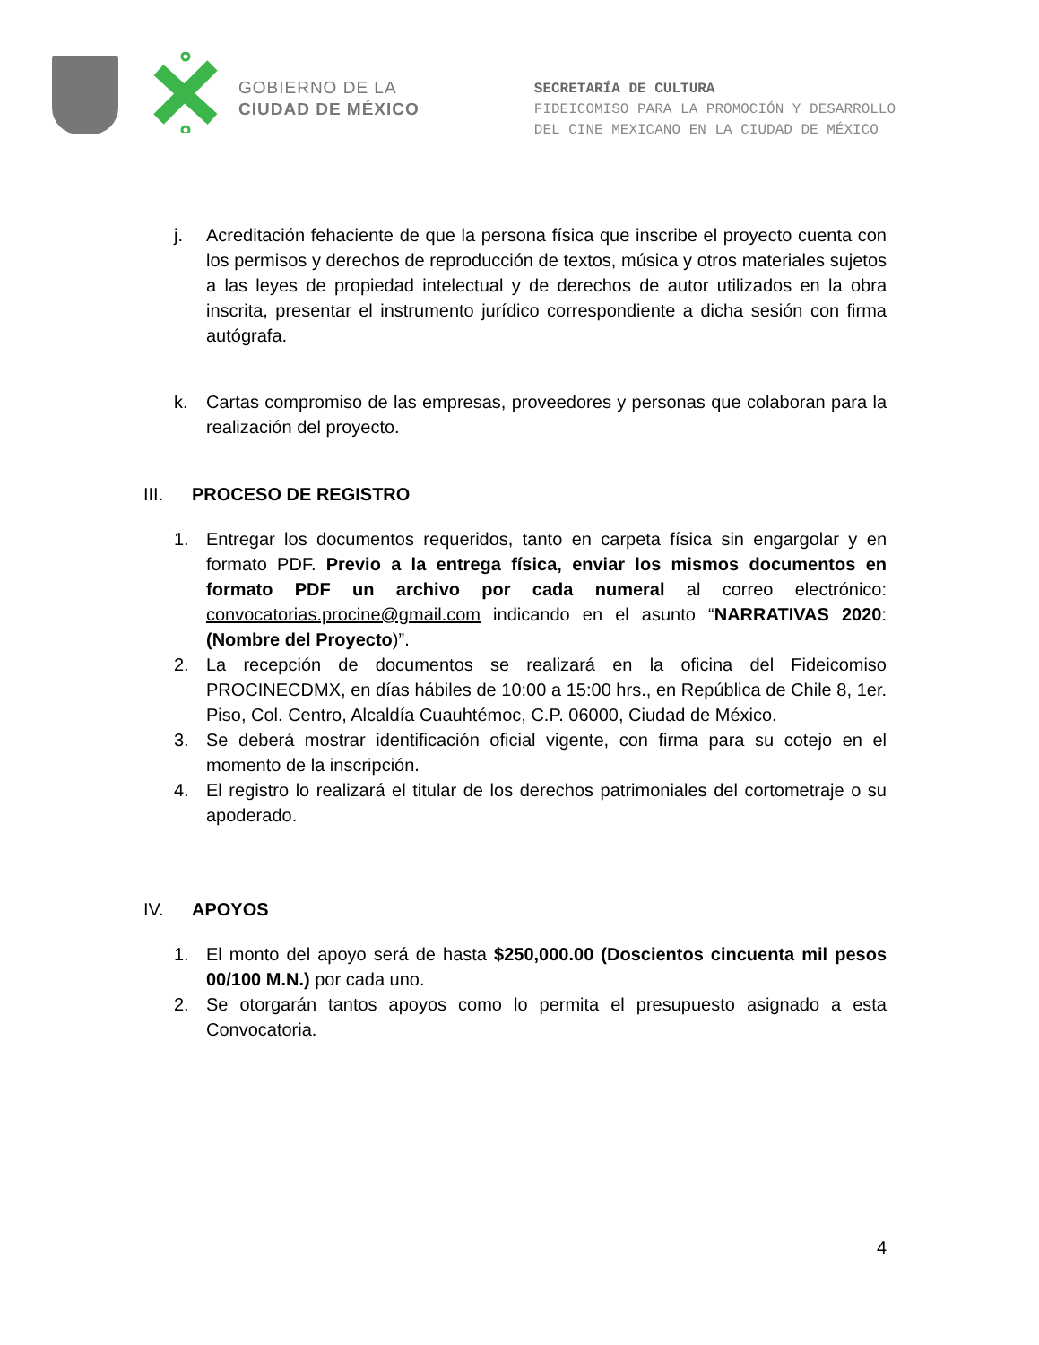GOBIERNO DE LA
CIUDAD DE MÉXICO
SECRETARÍA DE CULTURA
FIDEICOMISO PARA LA PROMOCIÓN Y DESARROLLO
DEL CINE MEXICANO EN LA CIUDAD DE MÉXICO
j. Acreditación fehaciente de que la persona física que inscribe el proyecto cuenta con los permisos y derechos de reproducción de textos, música y otros materiales sujetos a las leyes de propiedad intelectual y de derechos de autor utilizados en la obra inscrita, presentar el instrumento jurídico correspondiente a dicha sesión con firma autógrafa.
k. Cartas compromiso de las empresas, proveedores y personas que colaboran para la realización del proyecto.
III. PROCESO DE REGISTRO
1. Entregar los documentos requeridos, tanto en carpeta física sin engargolar y en formato PDF. Previo a la entrega física, enviar los mismos documentos en formato PDF un archivo por cada numeral al correo electrónico: convocatorias.procine@gmail.com indicando en el asunto “NARRATIVAS 2020: (Nombre del Proyecto)”.
2. La recepción de documentos se realizará en la oficina del Fideicomiso PROCINECDMX, en días hábiles de 10:00 a 15:00 hrs., en República de Chile 8, 1er. Piso, Col. Centro, Alcaldía Cuauhtémoc, C.P. 06000, Ciudad de México.
3. Se deberá mostrar identificación oficial vigente, con firma para su cotejo en el momento de la inscripción.
4. El registro lo realizará el titular de los derechos patrimoniales del cortometraje o su apoderado.
IV. APOYOS
1. El monto del apoyo será de hasta $250,000.00 (Doscientos cincuenta mil pesos 00/100 M.N.) por cada uno.
2. Se otorgarán tantos apoyos como lo permita el presupuesto asignado a esta Convocatoria.
4